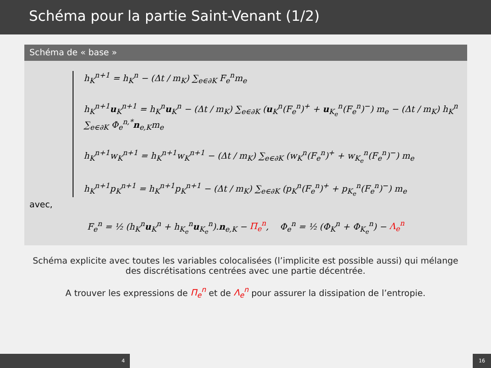Schéma pour la partie Saint-Venant (1/2)
Schéma de « base »
h<sub>K</sub><sup>n+1</sup> = h<sub>K</sub><sup>n</sup> − (Δt / m<sub>K</sub>) ∑<sub>e∈∂K</sub> F<sub>e</sub><sup>n</sup>m<sub>e</sub>
h<sub>K</sub><sup>n+1</sup>u<sub>K</sub><sup>n+1</sup> = h<sub>K</sub><sup>n</sup>u<sub>K</sub><sup>n</sup> − (Δt / m<sub>K</sub>) ∑<sub>e∈∂K</sub> (u<sub>K</sub><sup>n</sup>(F<sub>e</sub><sup>n</sup>)<sup>+</sup> + u<sub>K<sub>e</sub></sub><sup>n</sup>(F<sub>e</sub><sup>n</sup>)<sup>−</sup>) m<sub>e</sub> − (Δt / m<sub>K</sub>) h<sub>K</sub><sup>n</sup> ∑<sub>e∈∂K</sub> Φ<sub>e</sub><sup>n,*</sup>n<sub>e,K</sub>m<sub>e</sub>
h<sub>K</sub><sup>n+1</sup>w<sub>K</sub><sup>n+1</sup> = h<sub>K</sub><sup>n+1</sup>w<sub>K</sub><sup>n+1</sup> − (Δt / m<sub>K</sub>) ∑<sub>e∈∂K</sub> (w<sub>K</sub><sup>n</sup>(F<sub>e</sub><sup>n</sup>)<sup>+</sup> + w<sub>K<sub>e</sub></sub><sup>n</sup>(F<sub>e</sub><sup>n</sup>)<sup>−</sup>) m<sub>e</sub>
h<sub>K</sub><sup>n+1</sup>p<sub>K</sub><sup>n+1</sup> = h<sub>K</sub><sup>n+1</sup>p<sub>K</sub><sup>n+1</sup> − (Δt / m<sub>K</sub>) ∑<sub>e∈∂K</sub> (p<sub>K</sub><sup>n</sup>(F<sub>e</sub><sup>n</sup>)<sup>+</sup> + p<sub>K<sub>e</sub></sub><sup>n</sup>(F<sub>e</sub><sup>n</sup>)<sup>−</sup>) m<sub>e</sub>
avec,
F<sub>e</sub><sup>n</sup> = ½ (h<sub>K</sub><sup>n</sup>u<sub>K</sub><sup>n</sup> + h<sub>K<sub>e</sub></sub><sup>n</sup>u<sub>K<sub>e</sub></sub><sup>n</sup>).n<sub>e,K</sub> − Π<sub>e</sub><sup>n</sup>, Φ<sub>e</sub><sup>n</sup> = ½ (Φ<sub>K</sub><sup>n</sup> + Φ<sub>K<sub>e</sub></sub><sup>n</sup>) − Λ<sub>e</sub><sup>n</sup>
Schéma explicite avec toutes les variables colocalisées (l’implicite est possible aussi) qui mélange des discrétisations centrées avec une partie décentrée.
A trouver les expressions de Π<sub>e</sub><sup>n</sup> et de Λ<sub>e</sub><sup>n</sup> pour assurer la dissipation de l’entropie.
4 16